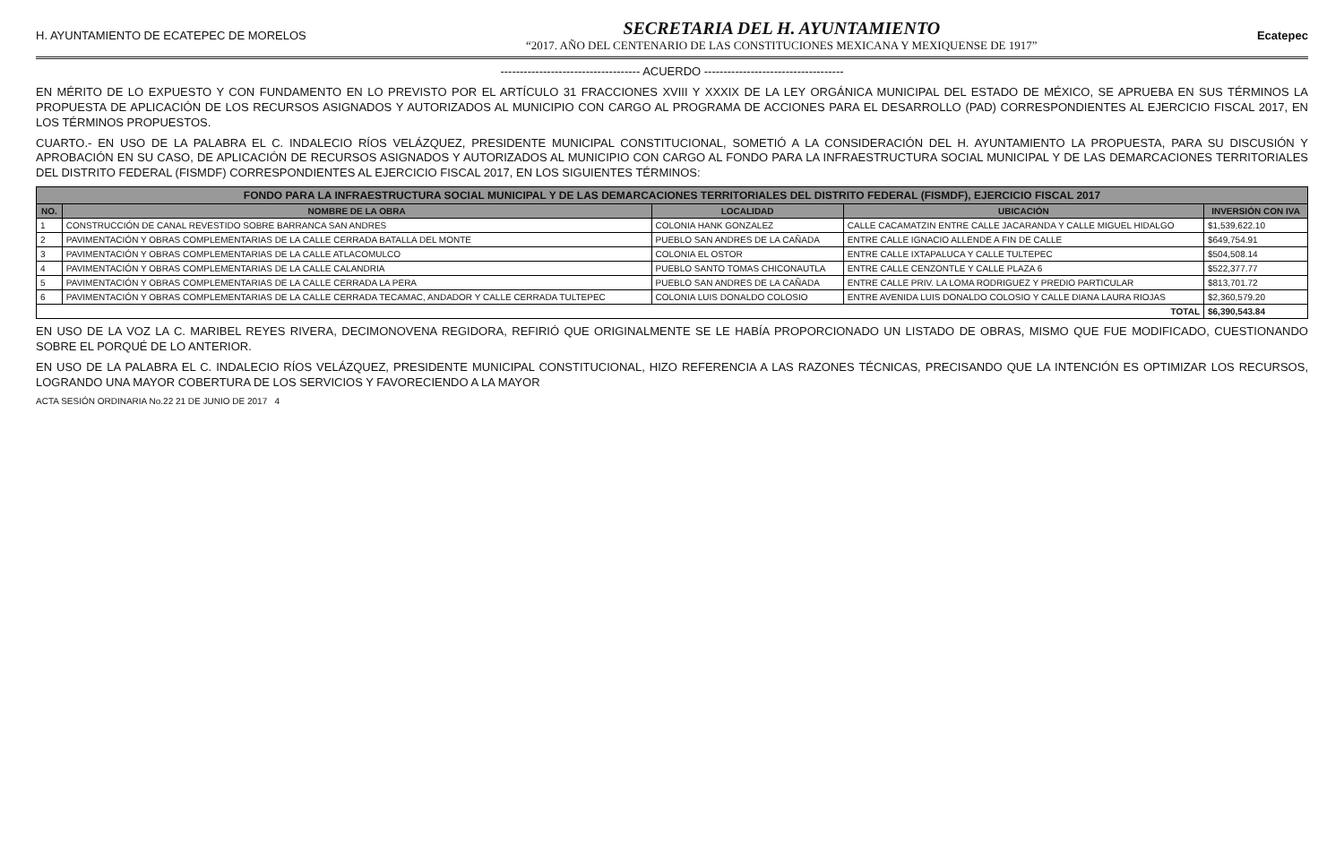H. AYUNTAMIENTO DE ECATEPEC DE MORELOS
SECRETARIA DEL H. AYUNTAMIENTO
“2017. AÑO DEL CENTENARIO DE LAS CONSTITUCIONES MEXICANA Y MEXIQUENSE DE 1917”
Ecatepec
------------------------------------ ACUERDO ------------------------------------
EN MÉRITO DE LO EXPUESTO Y CON FUNDAMENTO EN LO PREVISTO POR EL ARTÍCULO 31 FRACCIONES XVIII Y XXXIX DE LA LEY ORGÁNICA MUNICIPAL DEL ESTADO DE MÉXICO, SE APRUEBA EN SUS TÉRMINOS LA PROPUESTA DE APLICACIÓN DE LOS RECURSOS ASIGNADOS Y AUTORIZADOS AL MUNICIPIO CON CARGO AL PROGRAMA DE ACCIONES PARA EL DESARROLLO (PAD) CORRESPONDIENTES AL EJERCICIO FISCAL 2017, EN LOS TÉRMINOS PROPUESTOS.
CUARTO.- EN USO DE LA PALABRA EL C. INDALECIO RÍOS VELÁZQUEZ, PRESIDENTE MUNICIPAL CONSTITUCIONAL, SOMETIÓ A LA CONSIDERACIÓN DEL H. AYUNTAMIENTO LA PROPUESTA, PARA SU DISCUSIÓN Y APROBACIÓN EN SU CASO, DE APLICACIÓN DE RECURSOS ASIGNADOS Y AUTORIZADOS AL MUNICIPIO CON CARGO AL FONDO PARA LA INFRAESTRUCTURA SOCIAL MUNICIPAL Y DE LAS DEMARCACIONES TERRITORIALES DEL DISTRITO FEDERAL (FISMDF) CORRESPONDIENTES AL EJERCICIO FISCAL 2017, EN LOS SIGUIENTES TÉRMINOS:
| FONDO PARA LA INFRAESTRUCTURA SOCIAL MUNICIPAL Y DE LAS DEMARCACIONES TERRITORIALES DEL DISTRITO FEDERAL (FISMDF), EJERCICIO FISCAL 2017 | | | | |
| NO. | NOMBRE DE LA OBRA | LOCALIDAD | UBICACIÓN | INVERSIÓN CON IVA |
| 1 | CONSTRUCCIÓN DE CANAL REVESTIDO SOBRE BARRANCA SAN ANDRES | COLONIA HANK GONZALEZ | CALLE CACAMATZIN ENTRE CALLE JACARANDA Y CALLE MIGUEL HIDALGO | $1,539,622.10 |
| 2 | PAVIMENTACIÓN Y OBRAS COMPLEMENTARIAS DE LA CALLE CERRADA BATALLA DEL MONTE | PUEBLO SAN ANDRES DE LA CAÑADA | ENTRE CALLE IGNACIO ALLENDE A FIN DE CALLE | $649,754.91 |
| 3 | PAVIMENTACIÓN Y OBRAS COMPLEMENTARIAS DE LA CALLE ATLACOMULCO | COLONIA EL OSTOR | ENTRE CALLE IXTAPALUCA Y CALLE TULTEPEC | $504,508.14 |
| 4 | PAVIMENTACIÓN Y OBRAS COMPLEMENTARIAS DE LA CALLE CALANDRIA | PUEBLO SANTO TOMAS CHICONAUTLA | ENTRE CALLE CENZONTLE Y CALLE PLAZA 6 | $522,377.77 |
| 5 | PAVIMENTACIÓN Y OBRAS COMPLEMENTARIAS DE LA CALLE CERRADA LA PERA | PUEBLO SAN ANDRES DE LA CAÑADA | ENTRE CALLE PRIV. LA LOMA RODRIGUEZ Y PREDIO PARTICULAR | $813,701.72 |
| 6 | PAVIMENTACIÓN Y OBRAS COMPLEMENTARIAS DE LA CALLE CERRADA TECAMAC, ANDADOR Y CALLE CERRADA TULTEPEC | COLONIA LUIS DONALDO COLOSIO | ENTRE AVENIDA LUIS DONALDO COLOSIO Y CALLE DIANA LAURA RIOJAS | $2,360,579.20 |
| TOTAL | | | | $6,390,543.84 |
EN USO DE LA VOZ LA C. MARIBEL REYES RIVERA, DECIMONOVENA REGIDORA, REFIRIÓ QUE ORIGINALMENTE SE LE HABÍA PROPORCIONADO UN LISTADO DE OBRAS, MISMO QUE FUE MODIFICADO, CUESTIONANDO SOBRE EL PORQUÉ DE LO ANTERIOR.
EN USO DE LA PALABRA EL C. INDALECIO RÍOS VELÁZQUEZ, PRESIDENTE MUNICIPAL CONSTITUCIONAL, HIZO REFERENCIA A LAS RAZONES TÉCNICAS, PRECISANDO QUE LA INTENCIÓN ES OPTIMIZAR LOS RECURSOS, LOGRANDO UNA MAYOR COBERTURA DE LOS SERVICIOS Y FAVORECIENDO A LA MAYOR
ACTA SESIÓN ORDINARIA No.22 21 DE JUNIO DE 2017 4